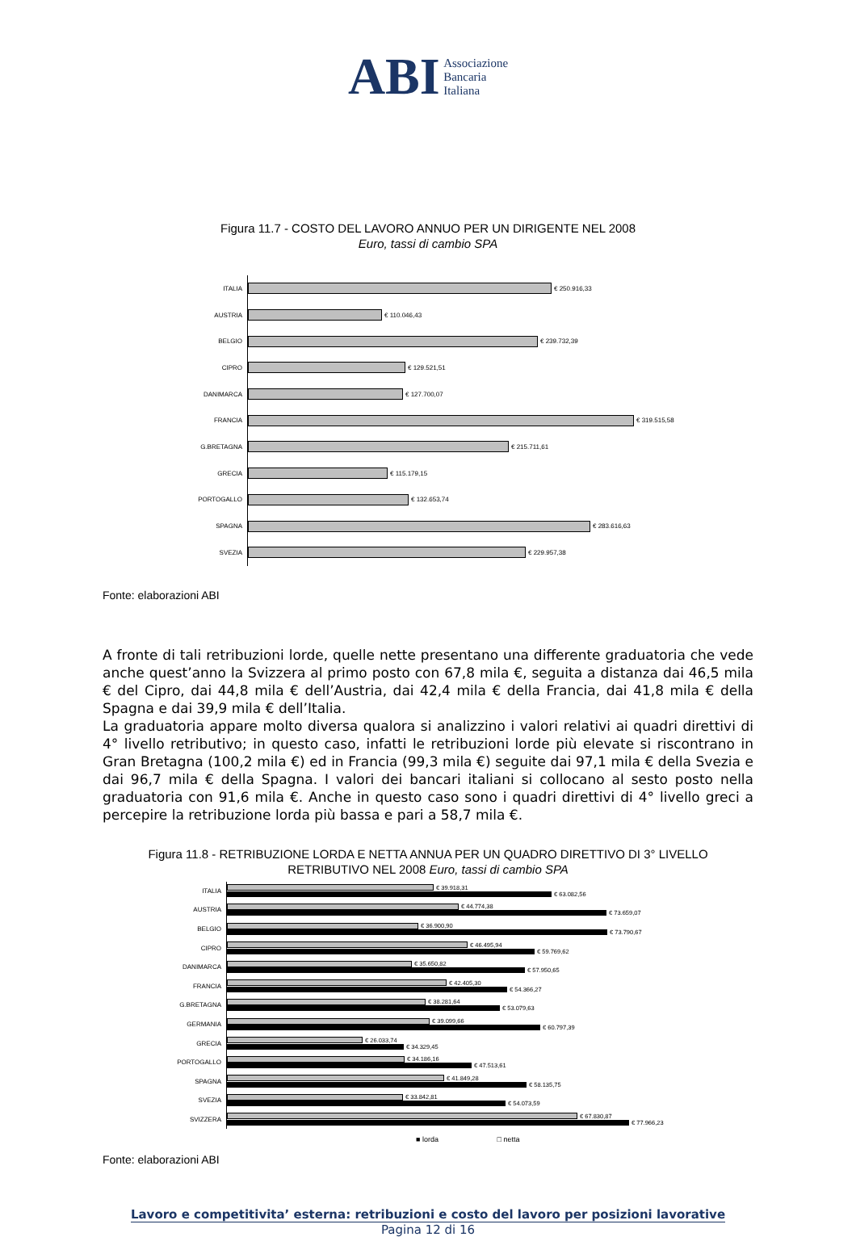ABI Associazione
Bancaria
Italiana
Figura 11.7 - COSTO DEL LAVORO ANNUO PER UN DIRIGENTE NEL 2008
Euro, tassi di cambio SPA
ITALIA
€ 250.916,33
AUSTRIA
€ 110.046,43
BELGIO
€ 239.732,39
CIPRO
€ 129.521,51
DANIMARCA
€ 127.700,07
FRANCIA
€ 319.515,58
G.BRETAGNA
€ 215.711,61
GRECIA
€ 115.179,15
PORTOGALLO
€ 132.653,74
SPAGNA
€ 283.616,63
SVEZIA
€ 229.957,38
Fonte: elaborazioni ABI
A fronte di tali retribuzioni lorde, quelle nette presentano una differente graduatoria che vede anche quest’anno la Svizzera al primo posto con 67,8 mila €, seguita a distanza dai 46,5 mila € del Cipro, dai 44,8 mila € dell’Austria, dai 42,4 mila € della Francia, dai 41,8 mila € della Spagna e dai 39,9 mila € dell’Italia.
La graduatoria appare molto diversa qualora si analizzino i valori relativi ai quadri direttivi di 4° livello retributivo; in questo caso, infatti le retribuzioni lorde più elevate si riscontrano in Gran Bretagna (100,2 mila €) ed in Francia (99,3 mila €) seguite dai 97,1 mila € della Svezia e dai 96,7 mila € della Spagna. I valori dei bancari italiani si collocano al sesto posto nella graduatoria con 91,6 mila €. Anche in questo caso sono i quadri direttivi di 4° livello greci a percepire la retribuzione lorda più bassa e pari a 58,7 mila €.
Figura 11.8 - RETRIBUZIONE LORDA E NETTA ANNUA PER UN QUADRO DIRETTIVO DI 3° LIVELLO
RETRIBUTIVO NEL 2008 Euro, tassi di cambio SPA
ITALIA
€ 39.918,31
€ 63.082,56
AUSTRIA
€ 44.774,38
€ 73.659,07
BELGIO
€ 36.900,90
€ 73.790,67
CIPRO
€ 46.495,94
€ 59.769,62
DANIMARCA
€ 35.650,82
€ 57.950,65
FRANCIA
€ 42.405,30
€ 54.366,27
G.BRETAGNA
€ 38.281,64
€ 53.079,63
GERMANIA
€ 39.099,66
€ 60.797,39
GRECIA
€ 26.033,74
€ 34.329,45
PORTOGALLO
€ 34.186,16
€ 47.513,61
SPAGNA
€ 41.849,28
€ 58.135,75
SVEZIA
€ 33.842,81
€ 54.073,59
SVIZZERA
€ 67.830,87
€ 77.966,23
■ lorda □ netta
Fonte: elaborazioni ABI
Lavoro e competitivita’ esterna: retribuzioni e costo del lavoro per posizioni lavorative
Pagina 12 di 16